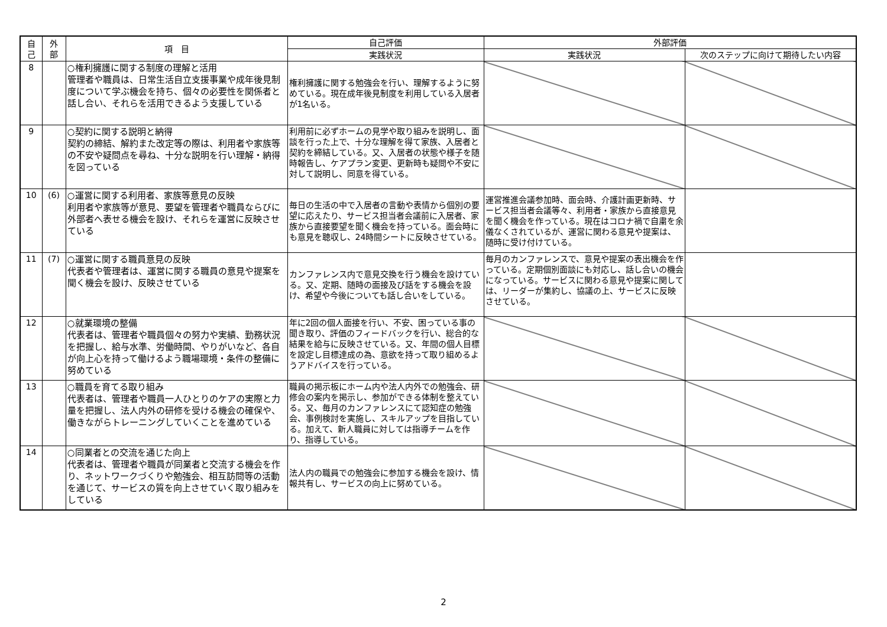| 自 己 | 外 部 | 項 目 | 自己評価 | 外部評価 | |
| --- | --- | --- | --- | --- | --- |
| | | | 実践状況 | 実践状況 | 次のステップに向けて期待したい内容 |
| 8 | | ○権利擁護に関する制度の理解と活用 管理者や職員は、日常生活自立支援事業や成年後見制度について学ぶ機会を持ち、個々の必要性を関係者と話し合い、それらを活用できるよう支援している | 権利擁護に関する勉強会を行い、理解するように努めている。現在成年後見制度を利用している入居者が1名いる。 | | |
| 9 | | ○契約に関する説明と納得 契約の締結、解約また改定等の際は、利用者や家族等の不安や疑問点を尋ね、十分な説明を行い理解・納得を図っている | 利用前に必ずホームの見学や取り組みを説明し、面談を行った上で、十分な理解を得て家族、入居者と契約を締結している。又、入居者の状態や様子を随時報告し、ケアプラン変更、更新時も疑問や不安に対して説明し、同意を得ている。 | | |
| 10 | (6) | ○運営に関する利用者、家族等意見の反映 利用者や家族等が意見、要望を管理者や職員ならびに外部者へ表せる機会を設け、それらを運営に反映させている | 毎日の生活の中で入居者の言動や表情から個別の要望に応えたり、サービス担当者会議前に入居者、家族から直接要望を聞く機会を持っている。面会時にも意見を聴収し、24時間シートに反映させている。 | 運営推進会議参加時、面会時、介護計画更新時、サービス担当者会議等々、利用者・家族から直接意見を聞く機会を作っている。現在はコロナ禍で自粛を余儀なくされているが、運営に関わる意見や提案は、随時に受け付けている。 | |
| 11 | (7) | ○運営に関する職員意見の反映 代表者や管理者は、運営に関する職員の意見や提案を聞く機会を設け、反映させている | カンファレンス内で意見交換を行う機会を設けている。又、定期、随時の面接及び話をする機会を設け、希望や今後についても話し合いをしている。 | 毎月のカンファレンスで、意見や提案の表出機会を作っている。定期個別面談にも対応し、話し合いの機会になっている。サービスに関わる意見や提案に関しては、リーダーが集約し、協議の上、サービスに反映させている。 | |
| 12 | | ○就業環境の整備 代表者は、管理者や職員個々の努力や実績、勤務状況を把握し、給与水準、労働時間、やりがいなど、各自が向上心を持って働けるよう職場環境・条件の整備に努めている | 年に2回の個人面接を行い、不安、困っている事の聞き取り、評価のフィードバックを行い、総合的な結果を給与に反映させている。又、年間の個人目標を設定し目標達成の為、意欲を持って取り組めるようアドバイスを行っている。 | | |
| 13 | | ○職員を育てる取り組み 代表者は、管理者や職員一人ひとりのケアの実際と力量を把握し、法人内外の研修を受ける機会の確保や、働きながらトレーニングしていくことを進めている | 職員の掲示板にホーム内や法人内外での勉強会、研修会の案内を掲示し、参加ができる体制を整えている。又、毎月のカンファレンスにて認知症の勉強会、事例検討を実施し、スキルアップを目指している。加えて、新人職員に対しては指導チームを作り、指導している。 | | |
| 14 | | ○同業者との交流を通じた向上 代表者は、管理者や職員が同業者と交流する機会を作り、ネットワークづくりや勉強会、相互訪問等の活動を通じて、サービスの質を向上させていく取り組みをしている | 法人内の職員での勉強会に参加する機会を設け、情報共有し、サービスの向上に努めている。 | | |
2